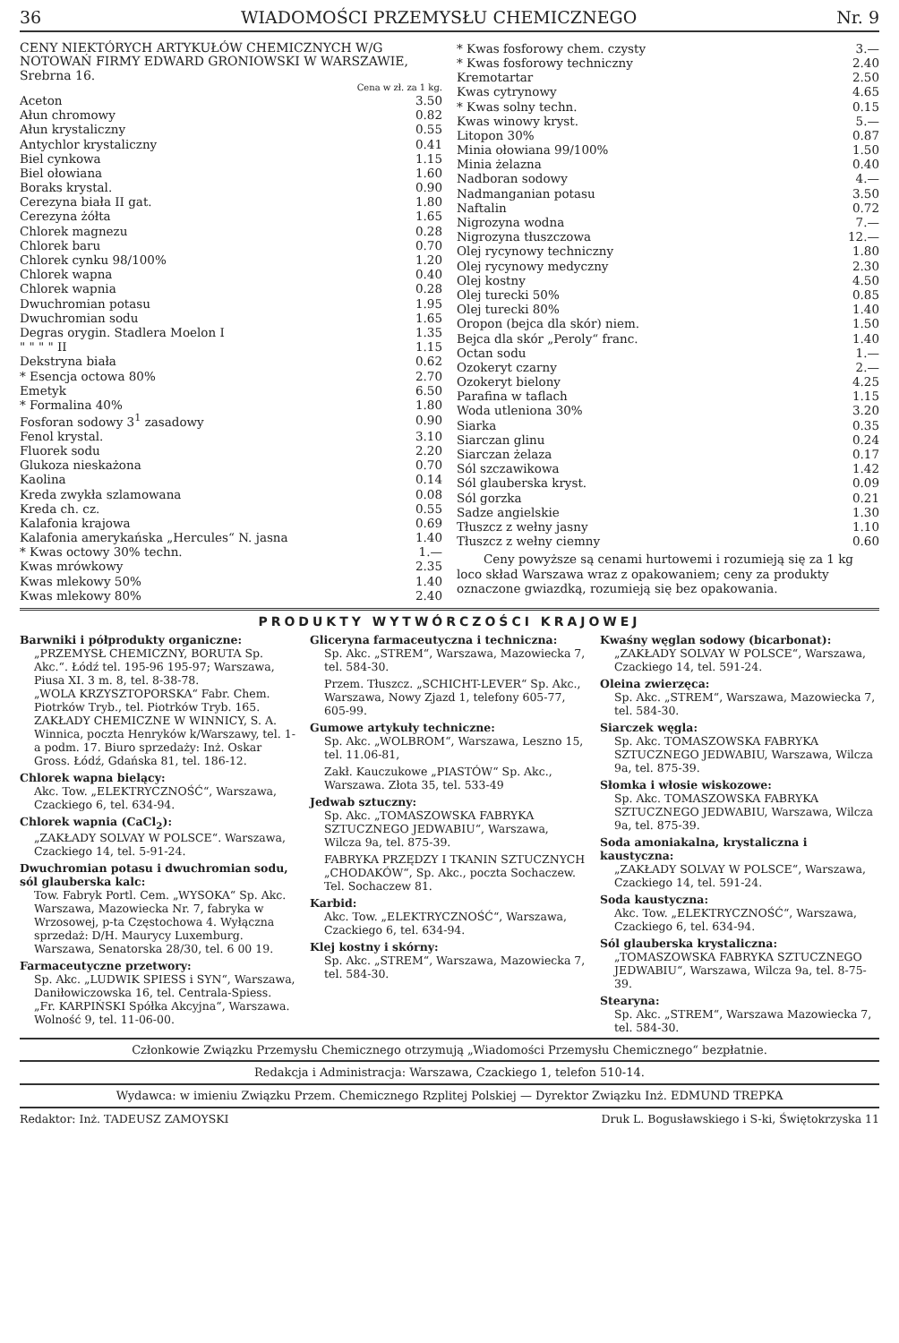36 WIADOMOŚCI PRZEMYSŁU CHEMICZNEGO Nr. 9
CENY NIEKTÓRYCH ARTYKUŁÓW CHEMICZNYCH W/G NOTOWAŃ FIRMY EDWARD GRONIOWSKI W WARSZAWIE, Srebrna 16.
Cena w zł. za 1 kg.
| Aceton | 3.50 |
| Ałun chromowy | 0.82 |
| Ałun krystaliczny | 0.55 |
| Antychlor krystaliczny | 0.41 |
| Biel cynkowa | 1.15 |
| Biel ołowiana | 1.60 |
| Boraks krystal. | 0.90 |
| Cerezyna biała II gat. | 1.80 |
| Cerezyna żółta | 1.65 |
| Chlorek magnezu | 0.28 |
| Chlorek baru | 0.70 |
| Chlorek cynku 98/100% | 1.20 |
| Chlorek wapna | 0.40 |
| Chlorek wapnia | 0.28 |
| Dwuchromian potasu | 1.95 |
| Dwuchromian sodu | 1.65 |
| Degras orygin. Stadlera Moelon I | 1.35 |
| " " " " II | 1.15 |
| Dekstryna biała | 0.62 |
| * Esencja octowa 80% | 2.70 |
| Emetyk | 6.50 |
| * Formalina 40% | 1.80 |
| Fosforan sodowy 3<sup>1</sup> zasadowy | 0.90 |
| Fenol krystal. | 3.10 |
| Fluorek sodu | 2.20 |
| Glukoza nieskażona | 0.70 |
| Kaolina | 0.14 |
| Kreda zwykła szlamowana | 0.08 |
| Kreda ch. cz. | 0.55 |
| Kalafonia krajowa | 0.69 |
| Kalafonia amerykańska „Hercules“ N. jasna | 1.40 |
| * Kwas octowy 30% techn. | 1.— |
| Kwas mrówkowy | 2.35 |
| Kwas mlekowy 50% | 1.40 |
| Kwas mlekowy 80% | 2.40 |
| * Kwas fosforowy chem. czysty | 3.— |
| * Kwas fosforowy techniczny | 2.40 |
| Kremotartar | 2.50 |
| Kwas cytrynowy | 4.65 |
| * Kwas solny techn. | 0.15 |
| Kwas winowy kryst. | 5.— |
| Litopon 30% | 0.87 |
| Minia ołowiana 99/100% | 1.50 |
| Minia żelazna | 0.40 |
| Nadboran sodowy | 4.— |
| Nadmanganian potasu | 3.50 |
| Naftalin | 0.72 |
| Nigrozyna wodna | 7.— |
| Nigrozyna tłuszczowa | 12.— |
| Olej rycynowy techniczny | 1.80 |
| Olej rycynowy medyczny | 2.30 |
| Olej kostny | 4.50 |
| Olej turecki 50% | 0.85 |
| Olej turecki 80% | 1.40 |
| Oropon (bejca dla skór) niem. | 1.50 |
| Bejca dla skór „Peroly“ franc. | 1.40 |
| Octan sodu | 1.— |
| Ozokeryt czarny | 2.— |
| Ozokeryt bielony | 4.25 |
| Parafina w taflach | 1.15 |
| Woda utleniona 30% | 3.20 |
| Siarka | 0.35 |
| Siarczan glinu | 0.24 |
| Siarczan żelaza | 0.17 |
| Sól szczawikowa | 1.42 |
| Sól glauberska kryst. | 0.09 |
| Sól gorzka | 0.21 |
| Sadze angielskie | 1.30 |
| Tłuszcz z wełny jasny | 1.10 |
| Tłuszcz z wełny ciemny | 0.60 |
Ceny powyższe są cenami hurtowemi i rozumieją się za 1 kg loco skład Warszawa wraz z opakowaniem; ceny za produkty oznaczone gwiazdką, rozumieją się bez opakowania.
PRODUKTY WYTWÓRCZOŚCI KRAJOWEJ
Barwniki i półprodukty organiczne:
„PRZEMYSŁ CHEMICZNY, BORUTA Sp. Akc.“. Łódź tel. 195-96 195-97; Warszawa, Piusa XI. 3 m. 8, tel. 8-38-78.
„WOLA KRZYSZTOPORSKA“ Fabr. Chem. Piotrków Tryb., tel. Piotrków Tryb. 165.
ZAKŁADY CHEMICZNE W WINNICY, S. A. Winnica, poczta Henryków k/Warszawy, tel. 1-a podm. 17. Biuro sprzedaży: Inż. Oskar Gross. Łódź, Gdańska 81, tel. 186-12.
Chlorek wapna bielący:
Akc. Tow. „ELEKTRYCZNOŚĆ“, Warszawa, Czackiego 6, tel. 634-94.
Chlorek wapnia (CaCl<sub>2</sub>):
„ZAKŁADY SOLVAY W POLSCE“. Warszawa, Czackiego 14, tel. 5-91-24.
Dwuchromian potasu i dwuchromian sodu, sól glauberska kalc:
Tow. Fabryk Portl. Cem. „WYSOKA“ Sp. Akc. Warszawa, Mazowiecka Nr. 7, fabryka w Wrzosowej, p-ta Częstochowa 4. Wyłączna sprzedaż: D/H. Maurycy Luxemburg. Warszawa, Senatorska 28/30, tel. 6 00 19.
Farmaceutyczne przetwory:
Sp. Akc. „LUDWIK SPIESS i SYN“, Warszawa, Daniłowiczowska 16, tel. Centrala-Spiess.
„Fr. KARPIŃSKI Spółka Akcyjna“, Warszawa. Wolność 9, tel. 11-06-00.
Gliceryna farmaceutyczna i techniczna:
Sp. Akc. „STREM“, Warszawa, Mazowiecka 7, tel. 584-30.
Przem. Tłuszcz. „SCHICHT-LEVER“ Sp. Akc., Warszawa, Nowy Zjazd 1, telefony 605-77, 605-99.
Gumowe artykuły techniczne:
Sp. Akc. „WOLBROM“, Warszawa, Leszno 15, tel. 11.06-81,
Zakł. Kauczukowe „PIASTÓW“ Sp. Akc., Warszawa. Złota 35, tel. 533-49
Jedwab sztuczny:
Sp. Akc. „TOMASZOWSKA FABRYKA SZTUCZNEGO JEDWABIU“, Warszawa, Wilcza 9a, tel. 875-39.
FABRYKA PRZĘDZY I TKANIN SZTUCZNYCH „CHODAKÓW“, Sp. Akc., poczta Sochaczew. Tel. Sochaczew 81.
Karbid:
Akc. Tow. „ELEKTRYCZNOŚĆ“, Warszawa, Czackiego 6, tel. 634-94.
Klej kostny i skórny:
Sp. Akc. „STREM“, Warszawa, Mazowiecka 7, tel. 584-30.
Kwaśny węglan sodowy (bicarbonat):
„ZAKŁADY SOLVAY W POLSCE“, Warszawa, Czackiego 14, tel. 591-24.
Oleina zwierzęca:
Sp. Akc. „STREM“, Warszawa, Mazowiecka 7, tel. 584-30.
Siarczek węgla:
Sp. Akc. TOMASZOWSKA FABRYKA SZTUCZNEGO JEDWABIU, Warszawa, Wilcza 9a, tel. 875-39.
Słomka i włosie wiskozowe:
Sp. Akc. TOMASZOWSKA FABRYKA SZTUCZNEGO JEDWABIU, Warszawa, Wilcza 9a, tel. 875-39.
Soda amoniakalna, krystaliczna i kaustyczna:
„ZAKŁADY SOLVAY W POLSCE“, Warszawa, Czackiego 14, tel. 591-24.
Soda kaustyczna:
Akc. Tow. „ELEKTRYCZNOŚĆ“, Warszawa, Czackiego 6, tel. 634-94.
Sól glauberska krystaliczna:
„TOMASZOWSKA FABRYKA SZTUCZNEGO JEDWABIU“, Warszawa, Wilcza 9a, tel. 8-75-39.
Stearyna:
Sp. Akc. „STREM“, Warszawa Mazowiecka 7, tel. 584-30.
Członkowie Związku Przemysłu Chemicznego otrzymują „Wiadomości Przemysłu Chemicznego“ bezpłatnie.
Redakcja i Administracja: Warszawa, Czackiego 1, telefon 510-14.
Wydawca: w imieniu Związku Przem. Chemicznego Rzplitej Polskiej — Dyrektor Związku Inż. EDMUND TREPKA
Redaktor: Inż. TADEUSZ ZAMOYSKI Druk L. Bogusławskiego i S-ki, Świętokrzyska 11